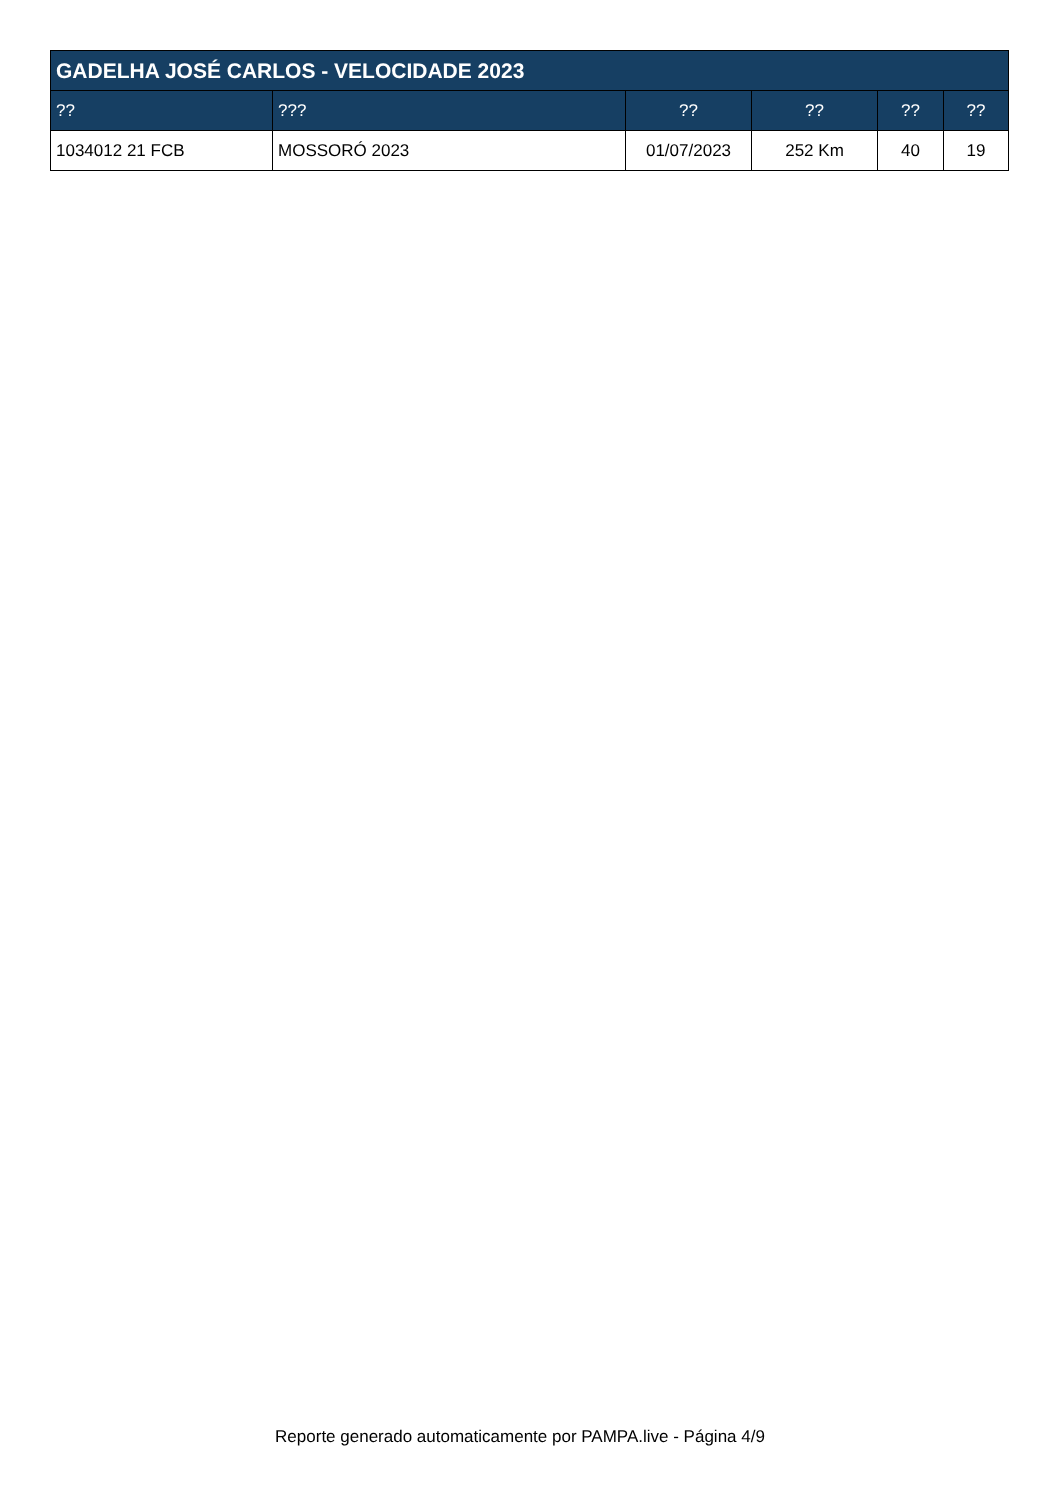| GADELHA JOSÉ CARLOS - VELOCIDADE 2023 | | | | | |
| --- | --- | --- | --- | --- | --- |
| ?? | ??? | ?? | ?? | ?? | ?? |
| 1034012 21 FCB | MOSSORÓ 2023 | 01/07/2023 | 252 Km | 40 | 19 |
Reporte generado automaticamente por PAMPA.live - Página 4/9